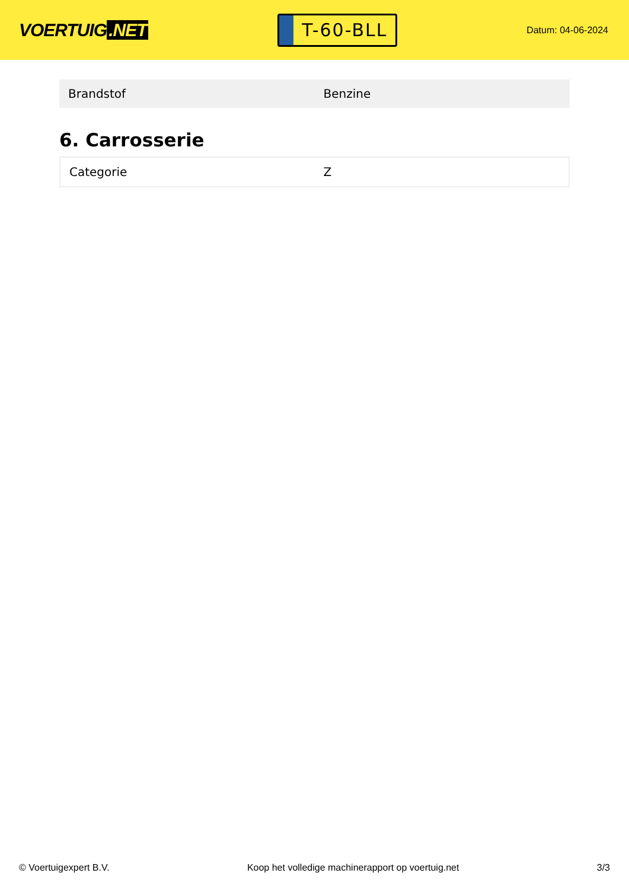VOERTUIG.NET
T-60-BLL
Datum: 04-06-2024
| Brandstof | Benzine |
6. Carrosserie
| Categorie | Z |
© Voertuigexpert B.V. Koop het volledige machinerapport op voertuig.net 3/3